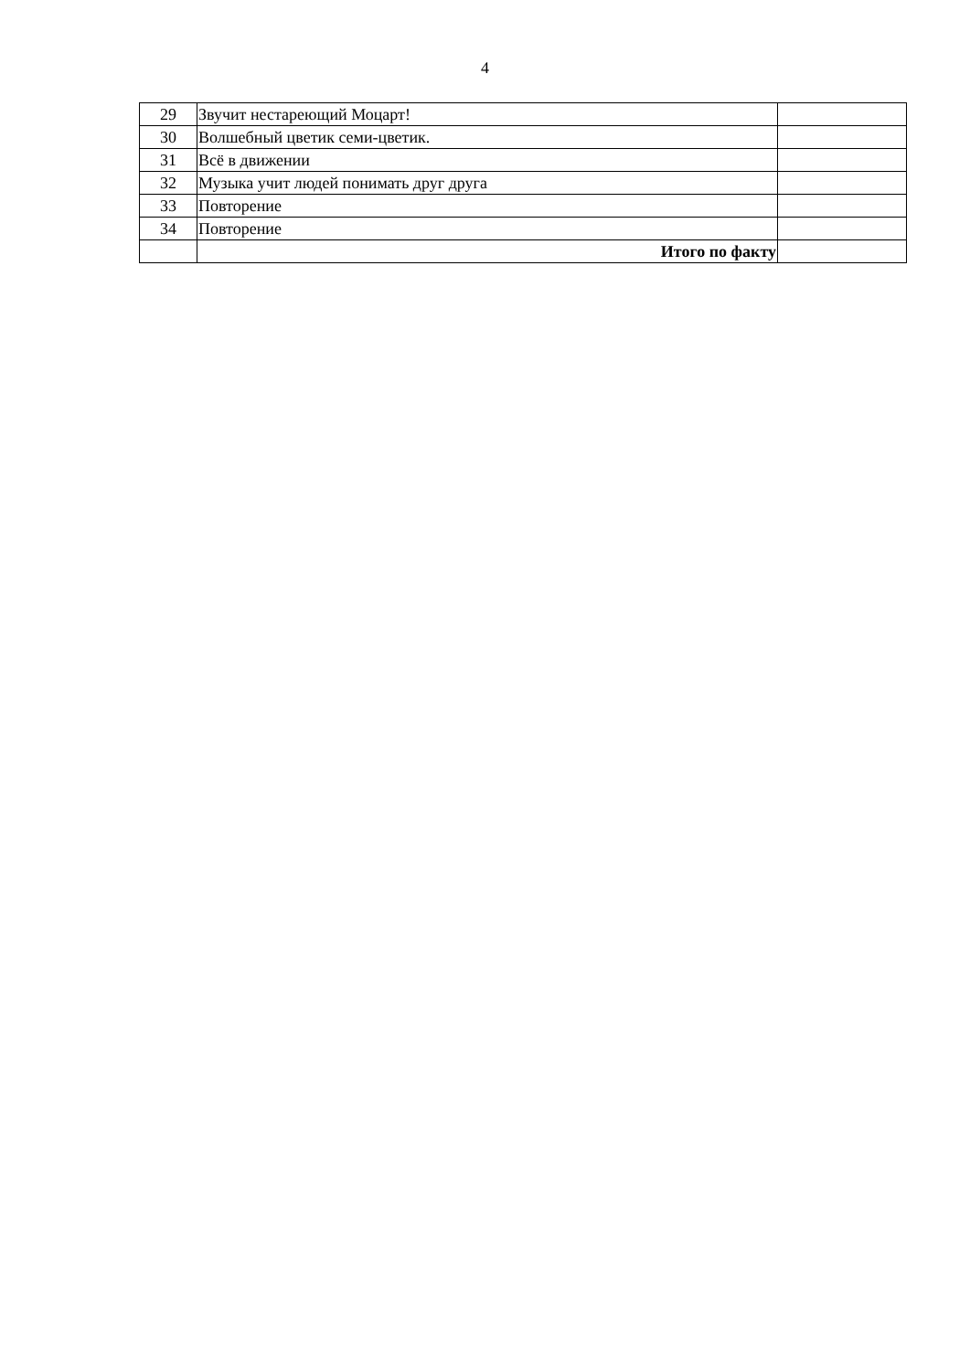4
| 29 | Звучит нестареющий Моцарт! | |
| 30 | Волшебный цветик семи-цветик. | |
| 31 | Всё в движении | |
| 32 | Музыка учит людей понимать друг друга | |
| 33 | Повторение | |
| 34 | Повторение | |
| | Итого по факту | |